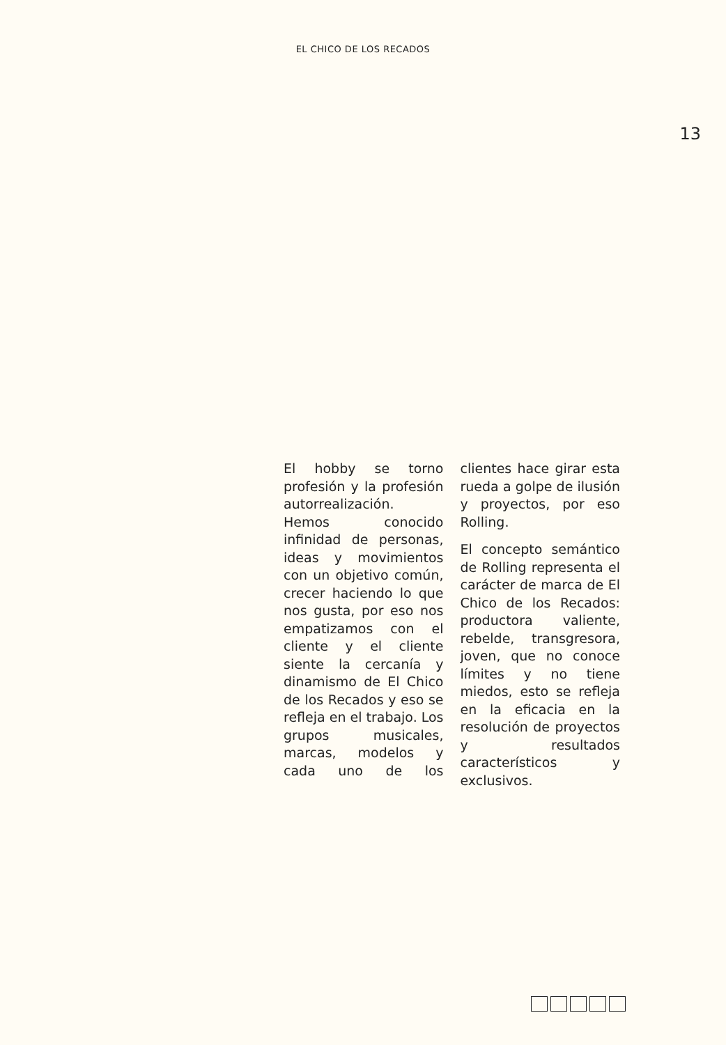EL CHICO DE LOS RECADOS
13
El hobby se torno profesión y la profesión autorrealización. Hemos conocido infinidad de personas, ideas y movimientos con un objetivo común, crecer haciendo lo que nos gusta, por eso nos empatizamos con el cliente y el cliente siente la cercanía y dinamismo de El Chico de los Recados y eso se refleja en el trabajo. Los grupos musicales, marcas, modelos y cada uno de los clientes hace girar esta rueda a golpe de ilusión y proyectos, por eso Rolling.
El concepto semántico de Rolling representa el carácter de marca de El Chico de los Recados: productora valiente, rebelde, transgresora, joven, que no conoce límites y no tiene miedos, esto se refleja en la eficacia en la resolución de proyectos y resultados característicos y exclusivos.